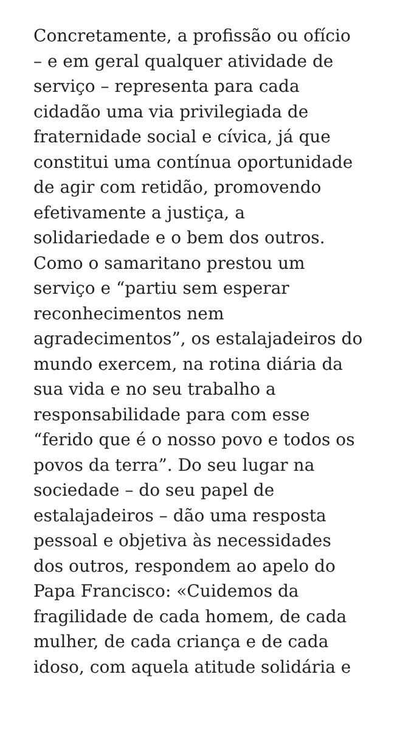Concretamente, a profissão ou ofício
– e em geral qualquer atividade de
serviço – representa para cada
cidadão uma via privilegiada de
fraternidade social e cívica, já que
constitui uma contínua oportunidade
de agir com retidão, promovendo
efetivamente a justiça, a
solidariedade e o bem dos outros.
Como o samaritano prestou um
serviço e “partiu sem esperar
reconhecimentos nem
agradecimentos”, os estalajadeiros do
mundo exercem, na rotina diária da
sua vida e no seu trabalho a
responsabilidade para com esse
“ferido que é o nosso povo e todos os
povos da terra”. Do seu lugar na
sociedade – do seu papel de
estalajadeiros – dão uma resposta
pessoal e objetiva às necessidades
dos outros, respondem ao apelo do
Papa Francisco: «Cuidemos da
fragilidade de cada homem, de cada
mulher, de cada criança e de cada
idoso, com aquela atitude solidária e